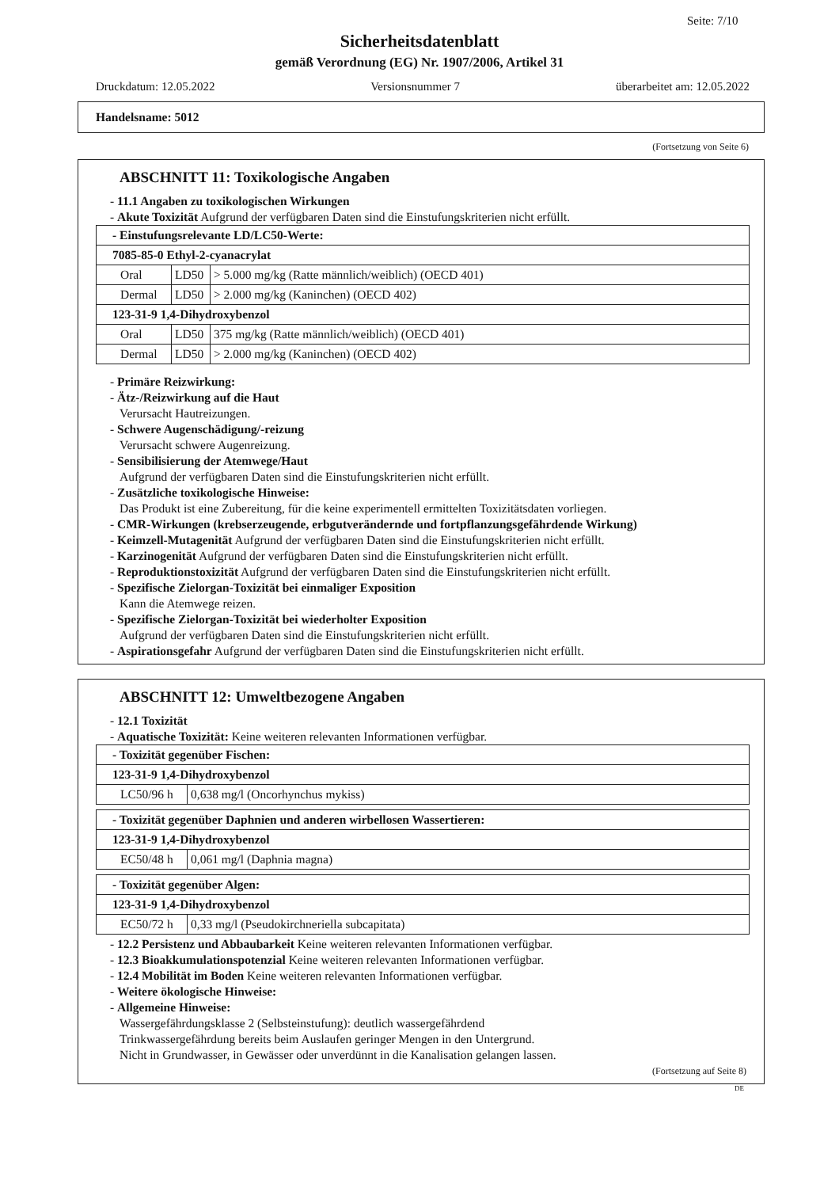Seite: 7/10
Sicherheitsdatenblatt
gemäß Verordnung (EG) Nr. 1907/2006, Artikel 31
Druckdatum: 12.05.2022 Versionsnummer 7 überarbeitet am: 12.05.2022
Handelsname: 5012
(Fortsetzung von Seite 6)
ABSCHNITT 11: Toxikologische Angaben
- 11.1 Angaben zu toxikologischen Wirkungen
- Akute Toxizität Aufgrund der verfügbaren Daten sind die Einstufungskriterien nicht erfüllt.
| - Einstufungsrelevante LD/LC50-Werte: | | |
| 7085-85-0 Ethyl-2-cyanacrylat | | |
| Oral | LD50 | > 5.000 mg/kg (Ratte männlich/weiblich) (OECD 401) |
| Dermal | LD50 | > 2.000 mg/kg (Kaninchen) (OECD 402) |
| 123-31-9 1,4-Dihydroxybenzol | | |
| Oral | LD50 | 375 mg/kg (Ratte männlich/weiblich) (OECD 401) |
| Dermal | LD50 | > 2.000 mg/kg (Kaninchen) (OECD 402) |
- Primäre Reizwirkung:
- Ätz-/Reizwirkung auf die Haut
Verursacht Hautreizungen.
- Schwere Augenschädigung/-reizung
Verursacht schwere Augenreizung.
- Sensibilisierung der Atemwege/Haut
Aufgrund der verfügbaren Daten sind die Einstufungskriterien nicht erfüllt.
- Zusätzliche toxikologische Hinweise:
Das Produkt ist eine Zubereitung, für die keine experimentell ermittelten Toxizitätsdaten vorliegen.
- CMR-Wirkungen (krebserzeugende, erbgutverändernde und fortpflanzungsgefährdende Wirkung)
- Keimzell-Mutagenität Aufgrund der verfügbaren Daten sind die Einstufungskriterien nicht erfüllt.
- Karzinogenität Aufgrund der verfügbaren Daten sind die Einstufungskriterien nicht erfüllt.
- Reproduktionstoxizität Aufgrund der verfügbaren Daten sind die Einstufungskriterien nicht erfüllt.
- Spezifische Zielorgan-Toxizität bei einmaliger Exposition
Kann die Atemwege reizen.
- Spezifische Zielorgan-Toxizität bei wiederholter Exposition
Aufgrund der verfügbaren Daten sind die Einstufungskriterien nicht erfüllt.
- Aspirationsgefahr Aufgrund der verfügbaren Daten sind die Einstufungskriterien nicht erfüllt.
ABSCHNITT 12: Umweltbezogene Angaben
- 12.1 Toxizität
- Aquatische Toxizität: Keine weiteren relevanten Informationen verfügbar.
| - Toxizität gegenüber Fischen: | |
| 123-31-9 1,4-Dihydroxybenzol | |
| LC50/96 h | 0,638 mg/l (Oncorhynchus mykiss) |
| - Toxizität gegenüber Daphnien und anderen wirbellosen Wassertieren: | |
| 123-31-9 1,4-Dihydroxybenzol | |
| EC50/48 h | 0,061 mg/l (Daphnia magna) |
| - Toxizität gegenüber Algen: | |
| 123-31-9 1,4-Dihydroxybenzol | |
| EC50/72 h | 0,33 mg/l (Pseudokirchneriella subcapitata) |
- 12.2 Persistenz und Abbaubarkeit Keine weiteren relevanten Informationen verfügbar.
- 12.3 Bioakkumulationspotenzial Keine weiteren relevanten Informationen verfügbar.
- 12.4 Mobilität im Boden Keine weiteren relevanten Informationen verfügbar.
- Weitere ökologische Hinweise:
- Allgemeine Hinweise:
Wassergefährdungsklasse 2 (Selbsteinstufung): deutlich wassergefährdend
Trinkwassergefährdung bereits beim Auslaufen geringer Mengen in den Untergrund.
Nicht in Grundwasser, in Gewässer oder unverdünnt in die Kanalisation gelangen lassen.
(Fortsetzung auf Seite 8)
DE